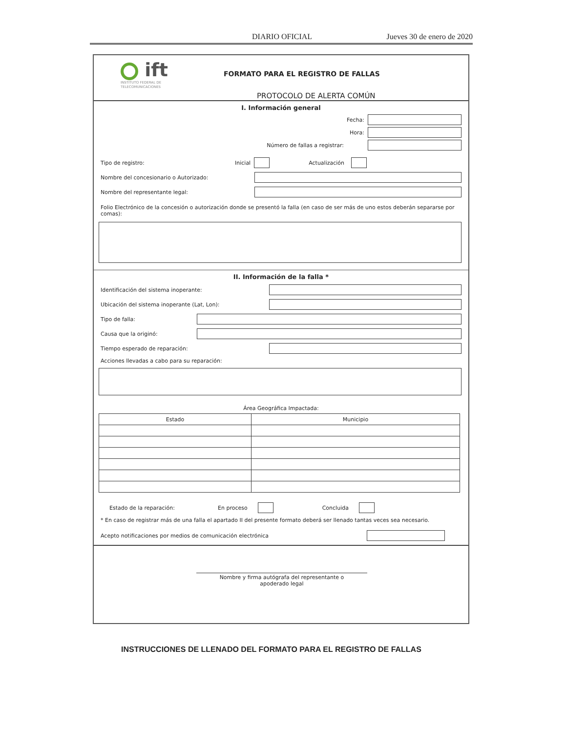DIARIO OFICIAL Jueves 30 de enero de 2020
ift
INSTITUTO FEDERAL DE
TELECOMUNICACIONES
FORMATO PARA EL REGISTRO DE FALLAS
PROTOCOLO DE ALERTA COMÚN
I. Información general
Fecha:
Hora:
Número de fallas a registrar:
Tipo de registro: Inicial Actualización
Nombre del concesionario o Autorizado:
Nombre del representante legal:
Folio Electrónico de la concesión o autorización donde se presentó la falla (en caso de ser más de uno estos deberán separarse por comas):
II. Información de la falla *
Identificación del sistema inoperante:
Ubicación del sistema inoperante (Lat, Lon):
Tipo de falla:
Causa que la originó:
Tiempo esperado de reparación:
Acciones llevadas a cabo para su reparación:
Área Geográfica Impactada:
| Estado | Municipio |
| --- | --- |
Estado de la reparación: En proceso Concluida
* En caso de registrar más de una falla el apartado II del presente formato deberá ser llenado tantas veces sea necesario.
Acepto notificaciones por medios de comunicación electrónica
Nombre y firma autógrafa del representante o
apoderado legal
INSTRUCCIONES DE LLENADO DEL FORMATO PARA EL REGISTRO DE FALLAS